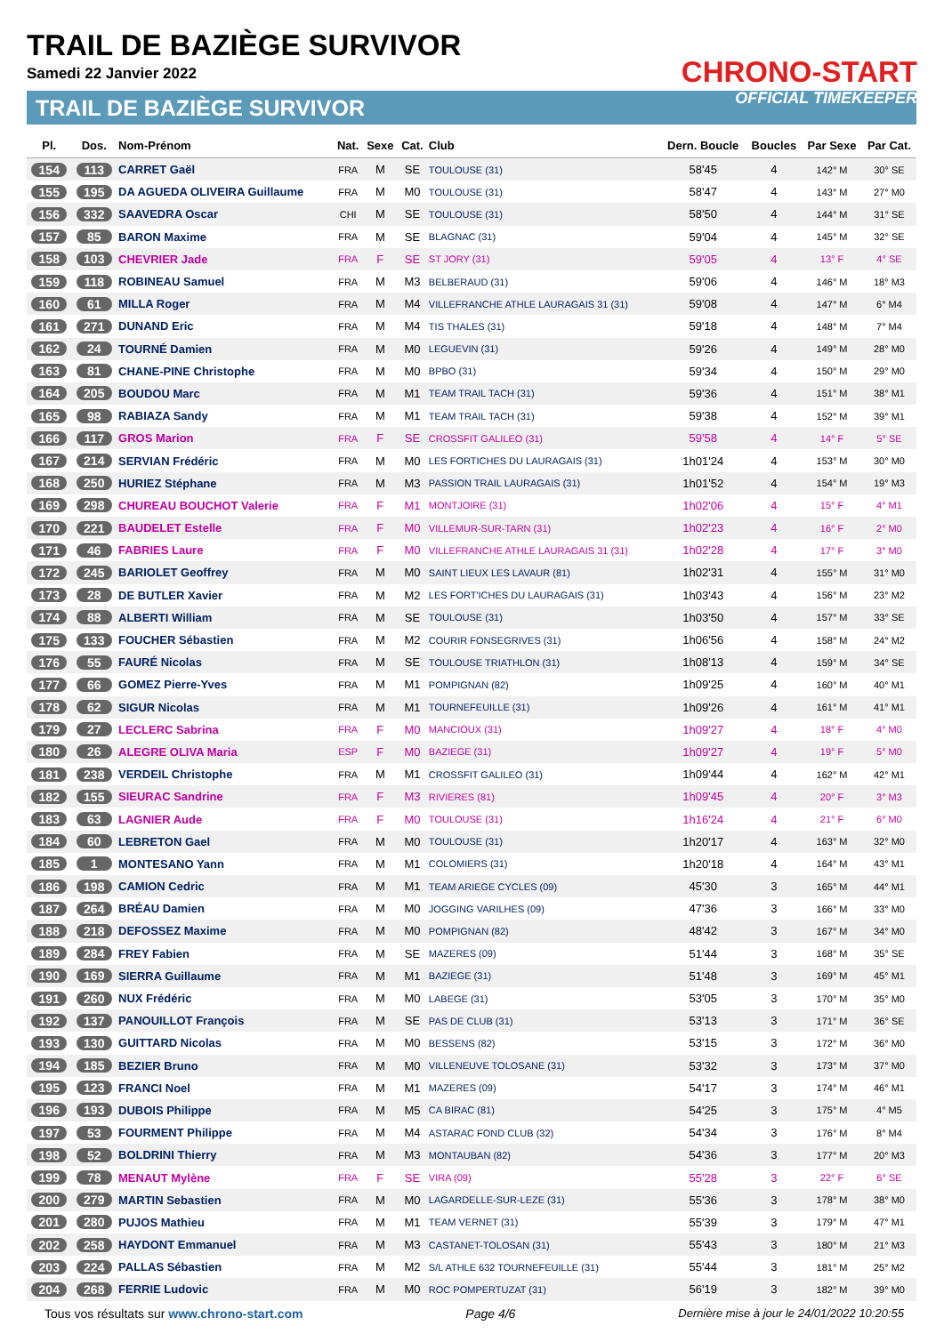TRAIL DE BAZIÈGE SURVIVOR
Samedi 22 Janvier 2022
TRAIL DE BAZIÈGE SURVIVOR
CHRONO-START
OFFICIAL TIMEKEEPER
| Pl. | Dos. | Nom-Prénom | Nat. | Sexe | Cat. | Club | Dern. Boucle | Boucles | Par Sexe | Par Cat. |
| --- | --- | --- | --- | --- | --- | --- | --- | --- | --- | --- |
| 154 | 113 | CARRET Gaël | FRA | M | SE | TOULOUSE (31) | 58'45 | 4 | 142° M | 30° SE |
| 155 | 195 | DA AGUEDA OLIVEIRA Guillaume | FRA | M | M0 | TOULOUSE (31) | 58'47 | 4 | 143° M | 27° M0 |
| 156 | 332 | SAAVEDRA Oscar | CHI | M | SE | TOULOUSE (31) | 58'50 | 4 | 144° M | 31° SE |
| 157 | 85 | BARON Maxime | FRA | M | SE | BLAGNAC (31) | 59'04 | 4 | 145° M | 32° SE |
| 158 | 103 | CHEVRIER Jade | FRA | F | SE | ST JORY (31) | 59'05 | 4 | 13° F | 4° SE |
| 159 | 118 | ROBINEAU Samuel | FRA | M | M3 | BELBERAUD (31) | 59'06 | 4 | 146° M | 18° M3 |
| 160 | 61 | MILLA Roger | FRA | M | M4 | VILLEFRANCHE ATHLE LAURAGAIS 31 (31) | 59'08 | 4 | 147° M | 6° M4 |
| 161 | 271 | DUNAND Eric | FRA | M | M4 | TIS THALES (31) | 59'18 | 4 | 148° M | 7° M4 |
| 162 | 24 | TOURNÉ Damien | FRA | M | M0 | LEGUEVIN (31) | 59'26 | 4 | 149° M | 28° M0 |
| 163 | 81 | CHANE-PINE Christophe | FRA | M | M0 | BPBO (31) | 59'34 | 4 | 150° M | 29° M0 |
| 164 | 205 | BOUDOU Marc | FRA | M | M1 | TEAM TRAIL TACH (31) | 59'36 | 4 | 151° M | 38° M1 |
| 165 | 98 | RABIAZA Sandy | FRA | M | M1 | TEAM TRAIL TACH (31) | 59'38 | 4 | 152° M | 39° M1 |
| 166 | 117 | GROS Marion | FRA | F | SE | CROSSFIT GALILEO (31) | 59'58 | 4 | 14° F | 5° SE |
| 167 | 214 | SERVIAN Frédéric | FRA | M | M0 | LES FORTICHES DU LAURAGAIS (31) | 1h01'24 | 4 | 153° M | 30° M0 |
| 168 | 250 | HURIEZ Stéphane | FRA | M | M3 | PASSION TRAIL LAURAGAIS (31) | 1h01'52 | 4 | 154° M | 19° M3 |
| 169 | 298 | CHUREAU BOUCHOT Valerie | FRA | F | M1 | MONTJOIRE (31) | 1h02'06 | 4 | 15° F | 4° M1 |
| 170 | 221 | BAUDELET Estelle | FRA | F | M0 | VILLEMUR-SUR-TARN (31) | 1h02'23 | 4 | 16° F | 2° M0 |
| 171 | 46 | FABRIES Laure | FRA | F | M0 | VILLEFRANCHE ATHLE LAURAGAIS 31 (31) | 1h02'28 | 4 | 17° F | 3° M0 |
| 172 | 245 | BARIOLET Geoffrey | FRA | M | M0 | SAINT LIEUX LES LAVAUR (81) | 1h02'31 | 4 | 155° M | 31° M0 |
| 173 | 28 | DE BUTLER Xavier | FRA | M | M2 | LES FORT'ICHES DU LAURAGAIS (31) | 1h03'43 | 4 | 156° M | 23° M2 |
| 174 | 88 | ALBERTI William | FRA | M | SE | TOULOUSE (31) | 1h03'50 | 4 | 157° M | 33° SE |
| 175 | 133 | FOUCHER Sébastien | FRA | M | M2 | COURIR FONSEGRIVES (31) | 1h06'56 | 4 | 158° M | 24° M2 |
| 176 | 55 | FAURÉ Nicolas | FRA | M | SE | TOULOUSE TRIATHLON (31) | 1h08'13 | 4 | 159° M | 34° SE |
| 177 | 66 | GOMEZ Pierre-Yves | FRA | M | M1 | POMPIGNAN (82) | 1h09'25 | 4 | 160° M | 40° M1 |
| 178 | 62 | SIGUR Nicolas | FRA | M | M1 | TOURNEFEUILLE (31) | 1h09'26 | 4 | 161° M | 41° M1 |
| 179 | 27 | LECLERC Sabrina | FRA | F | M0 | MANCIOUX (31) | 1h09'27 | 4 | 18° F | 4° M0 |
| 180 | 26 | ALEGRE OLIVA Maria | ESP | F | M0 | BAZIEGE (31) | 1h09'27 | 4 | 19° F | 5° M0 |
| 181 | 238 | VERDEIL Christophe | FRA | M | M1 | CROSSFIT GALILEO (31) | 1h09'44 | 4 | 162° M | 42° M1 |
| 182 | 155 | SIEURAC Sandrine | FRA | F | M3 | RIVIERES (81) | 1h09'45 | 4 | 20° F | 3° M3 |
| 183 | 63 | LAGNIER Aude | FRA | F | M0 | TOULOUSE (31) | 1h16'24 | 4 | 21° F | 6° M0 |
| 184 | 60 | LEBRETON Gael | FRA | M | M0 | TOULOUSE (31) | 1h20'17 | 4 | 163° M | 32° M0 |
| 185 | 1 | MONTESANO Yann | FRA | M | M1 | COLOMIERS (31) | 1h20'18 | 4 | 164° M | 43° M1 |
| 186 | 198 | CAMION Cedric | FRA | M | M1 | TEAM ARIEGE CYCLES (09) | 45'30 | 3 | 165° M | 44° M1 |
| 187 | 264 | BRÉAU Damien | FRA | M | M0 | JOGGING VARILHES (09) | 47'36 | 3 | 166° M | 33° M0 |
| 188 | 218 | DEFOSSEZ Maxime | FRA | M | M0 | POMPIGNAN (82) | 48'42 | 3 | 167° M | 34° M0 |
| 189 | 284 | FREY Fabien | FRA | M | SE | MAZERES (09) | 51'44 | 3 | 168° M | 35° SE |
| 190 | 169 | SIERRA Guillaume | FRA | M | M1 | BAZIEGE (31) | 51'48 | 3 | 169° M | 45° M1 |
| 191 | 260 | NUX Frédéric | FRA | M | M0 | LABEGE (31) | 53'05 | 3 | 170° M | 35° M0 |
| 192 | 137 | PANOUILLOT François | FRA | M | SE | PAS DE CLUB (31) | 53'13 | 3 | 171° M | 36° SE |
| 193 | 130 | GUITTARD Nicolas | FRA | M | M0 | BESSENS (82) | 53'15 | 3 | 172° M | 36° M0 |
| 194 | 185 | BEZIER Bruno | FRA | M | M0 | VILLENEUVE TOLOSANE (31) | 53'32 | 3 | 173° M | 37° M0 |
| 195 | 123 | FRANCI Noel | FRA | M | M1 | MAZERES (09) | 54'17 | 3 | 174° M | 46° M1 |
| 196 | 193 | DUBOIS Philippe | FRA | M | M5 | CA BIRAC (81) | 54'25 | 3 | 175° M | 4° M5 |
| 197 | 53 | FOURMENT Philippe | FRA | M | M4 | ASTARAC FOND CLUB (32) | 54'34 | 3 | 176° M | 8° M4 |
| 198 | 52 | BOLDRINI Thierry | FRA | M | M3 | MONTAUBAN (82) | 54'36 | 3 | 177° M | 20° M3 |
| 199 | 78 | MENAUT Mylène | FRA | F | SE | VIRA (09) | 55'28 | 3 | 22° F | 6° SE |
| 200 | 279 | MARTIN Sebastien | FRA | M | M0 | LAGARDELLE-SUR-LEZE (31) | 55'36 | 3 | 178° M | 38° M0 |
| 201 | 280 | PUJOS Mathieu | FRA | M | M1 | TEAM VERNET (31) | 55'39 | 3 | 179° M | 47° M1 |
| 202 | 258 | HAYDONT Emmanuel | FRA | M | M3 | CASTANET-TOLOSAN (31) | 55'43 | 3 | 180° M | 21° M3 |
| 203 | 224 | PALLAS Sébastien | FRA | M | M2 | S/L ATHLE 632 TOURNEFEUILLE (31) | 55'44 | 3 | 181° M | 25° M2 |
| 204 | 268 | FERRIE Ludovic | FRA | M | M0 | ROC POMPERTUZAT (31) | 56'19 | 3 | 182° M | 39° M0 |
Tous vos résultats sur www.chrono-start.com Page 4/6 Dernière mise à jour le 24/01/2022 10:20:55